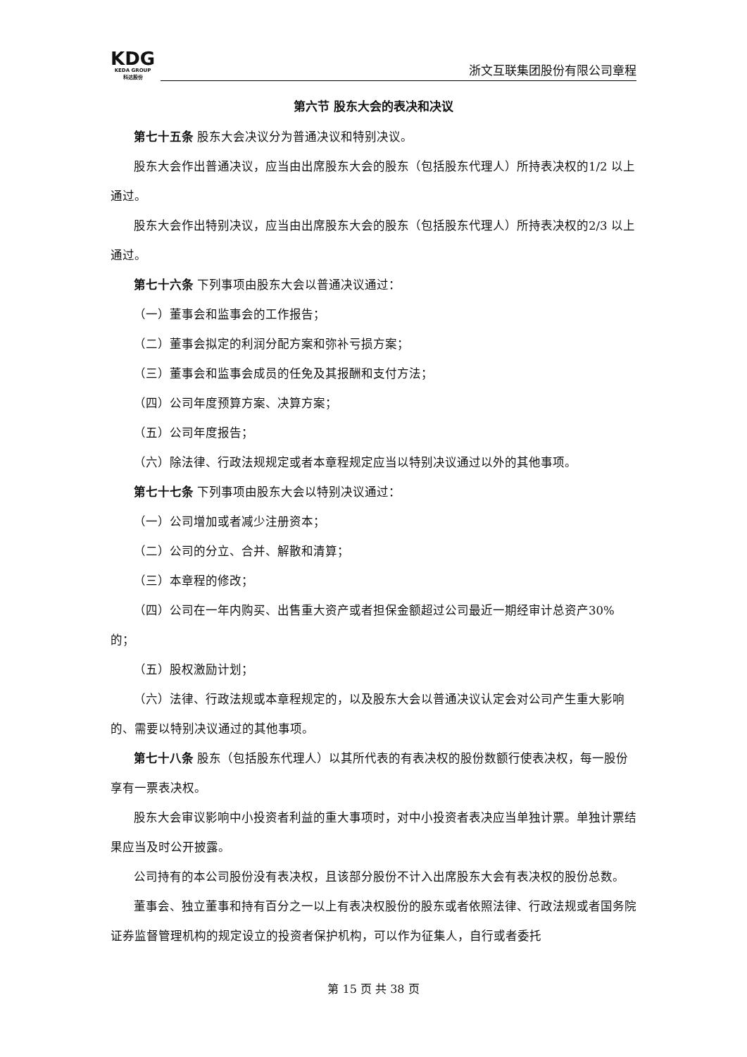KDG
KEDA GROUP
科达股份
浙文互联集团股份有限公司章程
第六节 股东大会的表决和决议
第七十五条 股东大会决议分为普通决议和特别决议。
股东大会作出普通决议，应当由出席股东大会的股东（包括股东代理人）所持表决权的1/2 以上通过。
股东大会作出特别决议，应当由出席股东大会的股东（包括股东代理人）所持表决权的2/3 以上通过。
第七十六条 下列事项由股东大会以普通决议通过：
（一）董事会和监事会的工作报告；
（二）董事会拟定的利润分配方案和弥补亏损方案；
（三）董事会和监事会成员的任免及其报酬和支付方法；
（四）公司年度预算方案、决算方案；
（五）公司年度报告；
（六）除法律、行政法规规定或者本章程规定应当以特别决议通过以外的其他事项。
第七十七条 下列事项由股东大会以特别决议通过：
（一）公司增加或者减少注册资本；
（二）公司的分立、合并、解散和清算；
（三）本章程的修改；
（四）公司在一年内购买、出售重大资产或者担保金额超过公司最近一期经审计总资产30%的；
（五）股权激励计划；
（六）法律、行政法规或本章程规定的，以及股东大会以普通决议认定会对公司产生重大影响的、需要以特别决议通过的其他事项。
第七十八条 股东（包括股东代理人）以其所代表的有表决权的股份数额行使表决权，每一股份享有一票表决权。
股东大会审议影响中小投资者利益的重大事项时，对中小投资者表决应当单独计票。单独计票结果应当及时公开披露。
公司持有的本公司股份没有表决权，且该部分股份不计入出席股东大会有表决权的股份总数。
董事会、独立董事和持有百分之一以上有表决权股份的股东或者依照法律、行政法规或者国务院证券监督管理机构的规定设立的投资者保护机构，可以作为征集人，自行或者委托
第 15 页 共 38 页